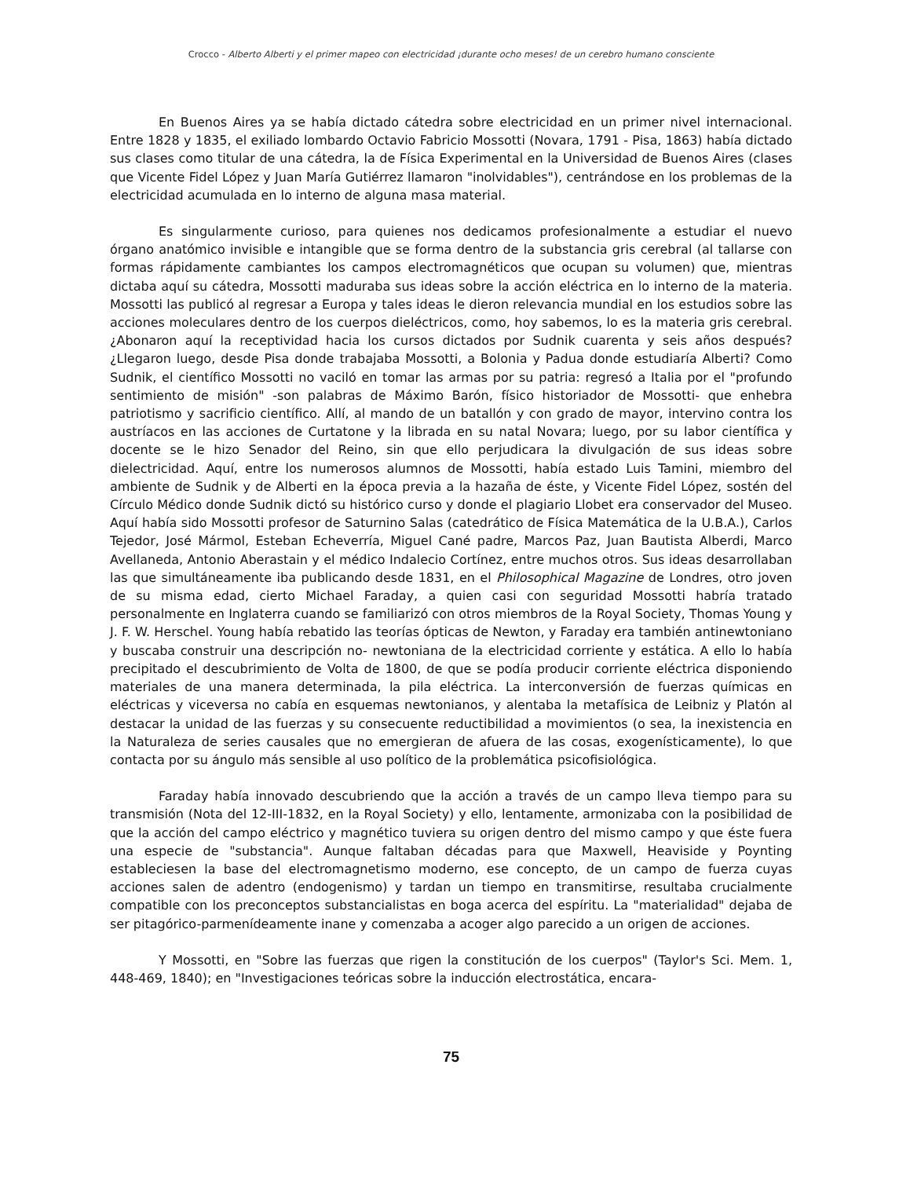Crocco - Alberto Alberti y el primer mapeo con electricidad ¡durante ocho meses! de un cerebro humano consciente
En Buenos Aires ya se había dictado cátedra sobre electricidad en un primer nivel internacional. Entre 1828 y 1835, el exiliado lombardo Octavio Fabricio Mossotti (Novara, 1791 - Pisa, 1863) había dictado sus clases como titular de una cátedra, la de Física Experimental en la Universidad de Buenos Aires (clases que Vicente Fidel López y Juan María Gutiérrez llamaron "inolvidables"), centrándose en los problemas de la electricidad acumulada en lo interno de alguna masa material.
Es singularmente curioso, para quienes nos dedicamos profesionalmente a estudiar el nuevo órgano anatómico invisible e intangible que se forma dentro de la substancia gris cerebral (al tallarse con formas rápidamente cambiantes los campos electromagnéticos que ocupan su volumen) que, mientras dictaba aquí su cátedra, Mossotti maduraba sus ideas sobre la acción eléctrica en lo interno de la materia. Mossotti las publicó al regresar a Europa y tales ideas le dieron relevancia mundial en los estudios sobre las acciones moleculares dentro de los cuerpos dieléctricos, como, hoy sabemos, lo es la materia gris cerebral. ¿Abonaron aquí la receptividad hacia los cursos dictados por Sudnik cuarenta y seis años después? ¿Llegaron luego, desde Pisa donde trabajaba Mossotti, a Bolonia y Padua donde estudiaría Alberti? Como Sudnik, el científico Mossotti no vaciló en tomar las armas por su patria: regresó a Italia por el "profundo sentimiento de misión" -son palabras de Máximo Barón, físico historiador de Mossotti- que enhebra patriotismo y sacrificio científico. Allí, al mando de un batallón y con grado de mayor, intervino contra los austríacos en las acciones de Curtatone y la librada en su natal Novara; luego, por su labor científica y docente se le hizo Senador del Reino, sin que ello perjudicara la divulgación de sus ideas sobre dielectricidad. Aquí, entre los numerosos alumnos de Mossotti, había estado Luis Tamini, miembro del ambiente de Sudnik y de Alberti en la época previa a la hazaña de éste, y Vicente Fidel López, sostén del Círculo Médico donde Sudnik dictó su histórico curso y donde el plagiario Llobet era conservador del Museo. Aquí había sido Mossotti profesor de Saturnino Salas (catedrático de Física Matemática de la U.B.A.), Carlos Tejedor, José Mármol, Esteban Echeverría, Miguel Cané padre, Marcos Paz, Juan Bautista Alberdi, Marco Avellaneda, Antonio Aberastain y el médico Indalecio Cortínez, entre muchos otros. Sus ideas desarrollaban las que simultáneamente iba publicando desde 1831, en el Philosophical Magazine de Londres, otro joven de su misma edad, cierto Michael Faraday, a quien casi con seguridad Mossotti habría tratado personalmente en Inglaterra cuando se familiarizó con otros miembros de la Royal Society, Thomas Young y J. F. W. Herschel. Young había rebatido las teorías ópticas de Newton, y Faraday era también antinewtoniano y buscaba construir una descripción no- newtoniana de la electricidad corriente y estática. A ello lo había precipitado el descubrimiento de Volta de 1800, de que se podía producir corriente eléctrica disponiendo materiales de una manera determinada, la pila eléctrica. La interconversión de fuerzas químicas en eléctricas y viceversa no cabía en esquemas newtonianos, y alentaba la metafísica de Leibniz y Platón al destacar la unidad de las fuerzas y su consecuente reductibilidad a movimientos (o sea, la inexistencia en la Naturaleza de series causales que no emergieran de afuera de las cosas, exogenísticamente), lo que contacta por su ángulo más sensible al uso político de la problemática psicofisiológica.
Faraday había innovado descubriendo que la acción a través de un campo lleva tiempo para su transmisión (Nota del 12-III-1832, en la Royal Society) y ello, lentamente, armonizaba con la posibilidad de que la acción del campo eléctrico y magnético tuviera su origen dentro del mismo campo y que éste fuera una especie de "substancia". Aunque faltaban décadas para que Maxwell, Heaviside y Poynting estableciesen la base del electromagnetismo moderno, ese concepto, de un campo de fuerza cuyas acciones salen de adentro (endogenismo) y tardan un tiempo en transmitirse, resultaba crucialmente compatible con los preconceptos substancialistas en boga acerca del espíritu. La "materialidad" dejaba de ser pitagórico-parmenídeamente inane y comenzaba a acoger algo parecido a un origen de acciones.
Y Mossotti, en "Sobre las fuerzas que rigen la constitución de los cuerpos" (Taylor's Sci. Mem. 1, 448-469, 1840); en "Investigaciones teóricas sobre la inducción electrostática, encara-
75